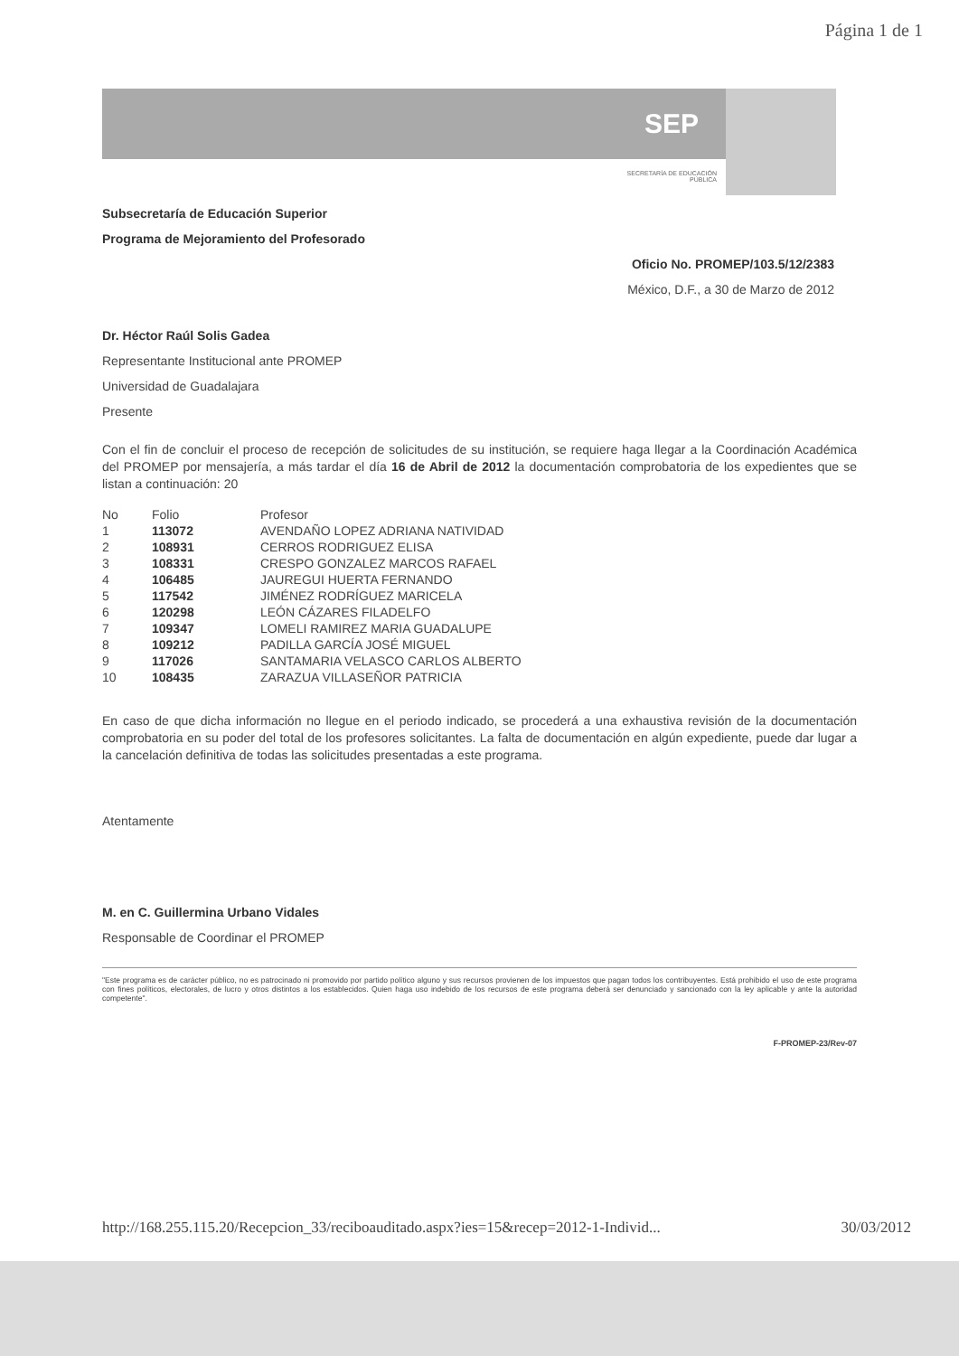Página 1 de 1
SEP
SECRETARÍA DE EDUCACIÓN PÚBLICA
Subsecretaría de Educación Superior
Programa de Mejoramiento del Profesorado
Oficio No. PROMEP/103.5/12/2383
México, D.F., a 30 de Marzo de 2012
Dr. Héctor Raúl Solis Gadea
Representante Institucional ante PROMEP
Universidad de Guadalajara
Presente
Con el fin de concluir el proceso de recepción de solicitudes de su institución, se requiere haga llegar a la Coordinación Académica del PROMEP por mensajería, a más tardar el día 16 de Abril de 2012 la documentación comprobatoria de los expedientes que se listan a continuación: 20
| No | Folio | Profesor |
| --- | --- | --- |
| 1 | 113072 | AVENDAÑO LOPEZ ADRIANA NATIVIDAD |
| 2 | 108931 | CERROS RODRIGUEZ ELISA |
| 3 | 108331 | CRESPO GONZALEZ MARCOS RAFAEL |
| 4 | 106485 | JAUREGUI HUERTA FERNANDO |
| 5 | 117542 | JIMÉNEZ RODRÍGUEZ MARICELA |
| 6 | 120298 | LEÓN CÁZARES FILADELFO |
| 7 | 109347 | LOMELI RAMIREZ MARIA GUADALUPE |
| 8 | 109212 | PADILLA GARCÍA JOSÉ MIGUEL |
| 9 | 117026 | SANTAMARIA VELASCO CARLOS ALBERTO |
| 10 | 108435 | ZARAZUA VILLASEÑOR PATRICIA |
En caso de que dicha información no llegue en el periodo indicado, se procederá a una exhaustiva revisión de la documentación comprobatoria en su poder del total de los profesores solicitantes. La falta de documentación en algún expediente, puede dar lugar a la cancelación definitiva de todas las solicitudes presentadas a este programa.
Atentamente
M. en C. Guillermina Urbano Vidales
Responsable de Coordinar el PROMEP
"Este programa es de carácter público, no es patrocinado ni promovido por partido político alguno y sus recursos provienen de los impuestos que pagan todos los contribuyentes. Está prohibido el uso de este programa con fines políticos, electorales, de lucro y otros distintos a los establecidos. Quien haga uso indebido de los recursos de este programa deberá ser denunciado y sancionado con la ley aplicable y ante la autoridad competente".
F-PROMEP-23/Rev-07
http://168.255.115.20/Recepcion_33/reciboauditado.aspx?ies=15&recep=2012-1-Individ... 30/03/2012